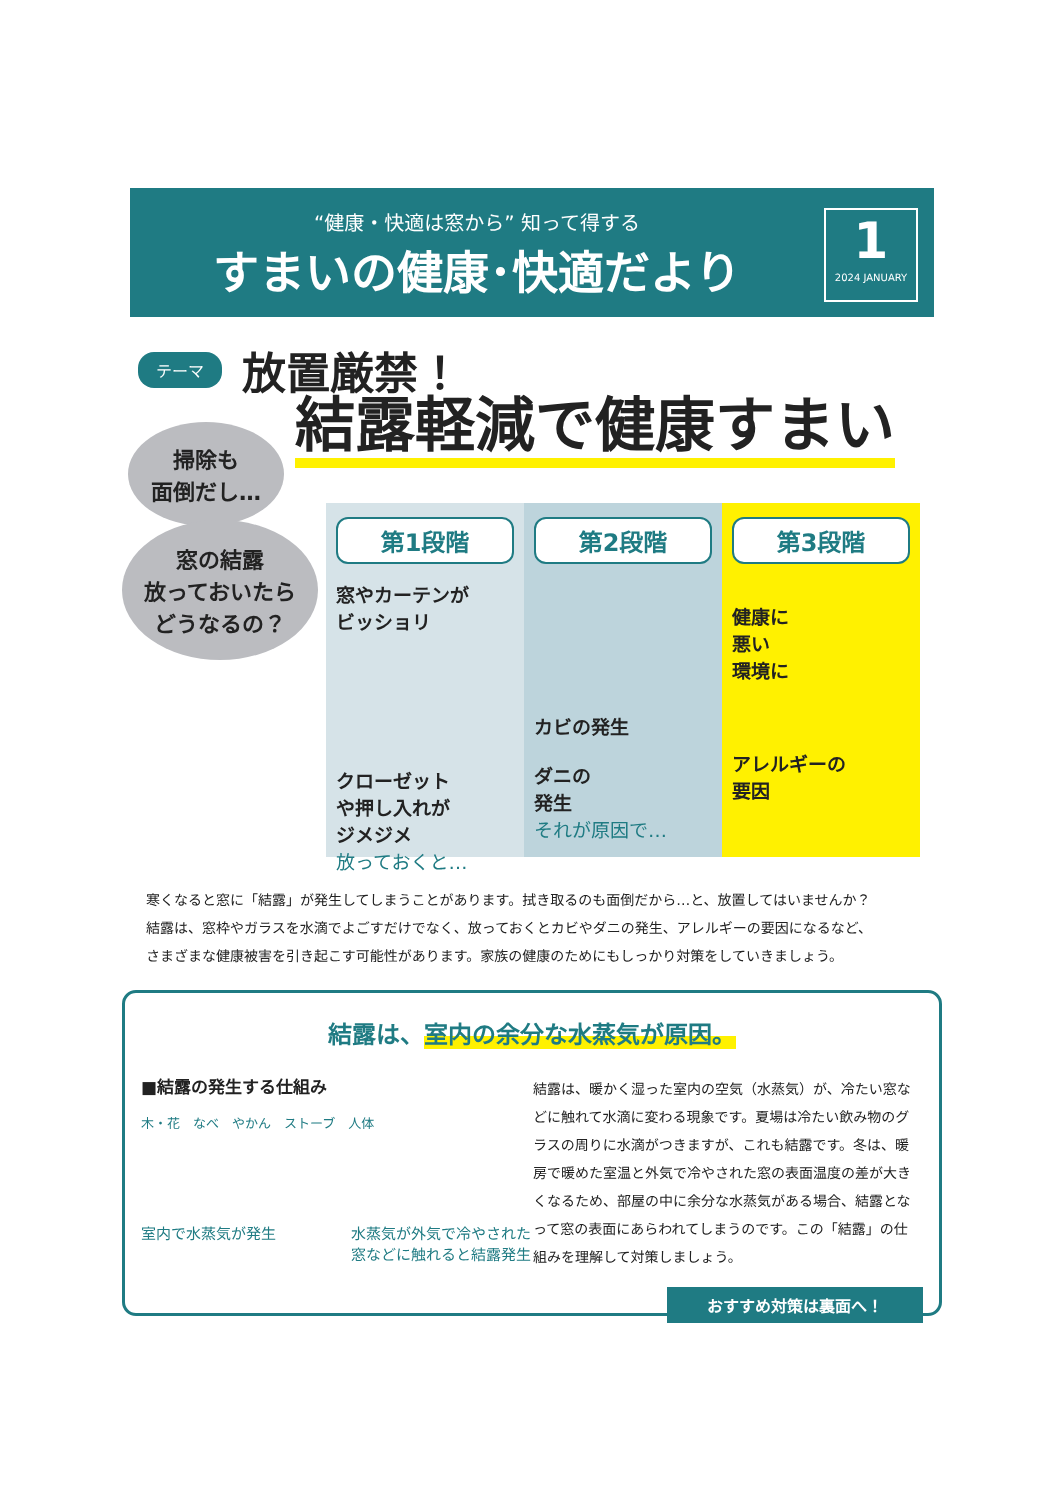“健康・快適は窓から” 知って得する
すまいの健康･快適だより
1
2024 JANUARY
テーマ 放置厳禁！
結露軽減で健康すまい
掃除も
面倒だし…
窓の結露
放っておいたら
どうなるの？
第1段階
窓やカーテンが
ビッショリ
クローゼット
や押し入れが
ジメジメ
放っておくと…
第2段階
カビの発生
ダニの
発生
それが原因で…
第3段階
健康に
悪い
環境に
アレルギーの
要因
寒くなると窓に「結露」が発生してしまうことがあります。拭き取るのも面倒だから…と、放置してはいませんか？
結露は、窓枠やガラスを水滴でよごすだけでなく、放っておくとカビやダニの発生、アレルギーの要因になるなど、
さまざまな健康被害を引き起こす可能性があります。家族の健康のためにもしっかり対策をしていきましょう。
結露は、室内の余分な水蒸気が原因。
■結露の発生する仕組み
木・花　なべ　やかん　ストーブ　人体
室内で水蒸気が発生 水蒸気が外気で冷やされた
窓などに触れると結露発生
結露は、暖かく湿った室内の空気（水蒸気）が、冷たい窓などに触れて水滴に変わる現象です。夏場は冷たい飲み物のグラスの周りに水滴がつきますが、これも結露です。冬は、暖房で暖めた室温と外気で冷やされた窓の表面温度の差が大きくなるため、部屋の中に余分な水蒸気がある場合、結露となって窓の表面にあらわれてしまうのです。この「結露」の仕組みを理解して対策しましょう。
おすすめ対策は裏面へ！